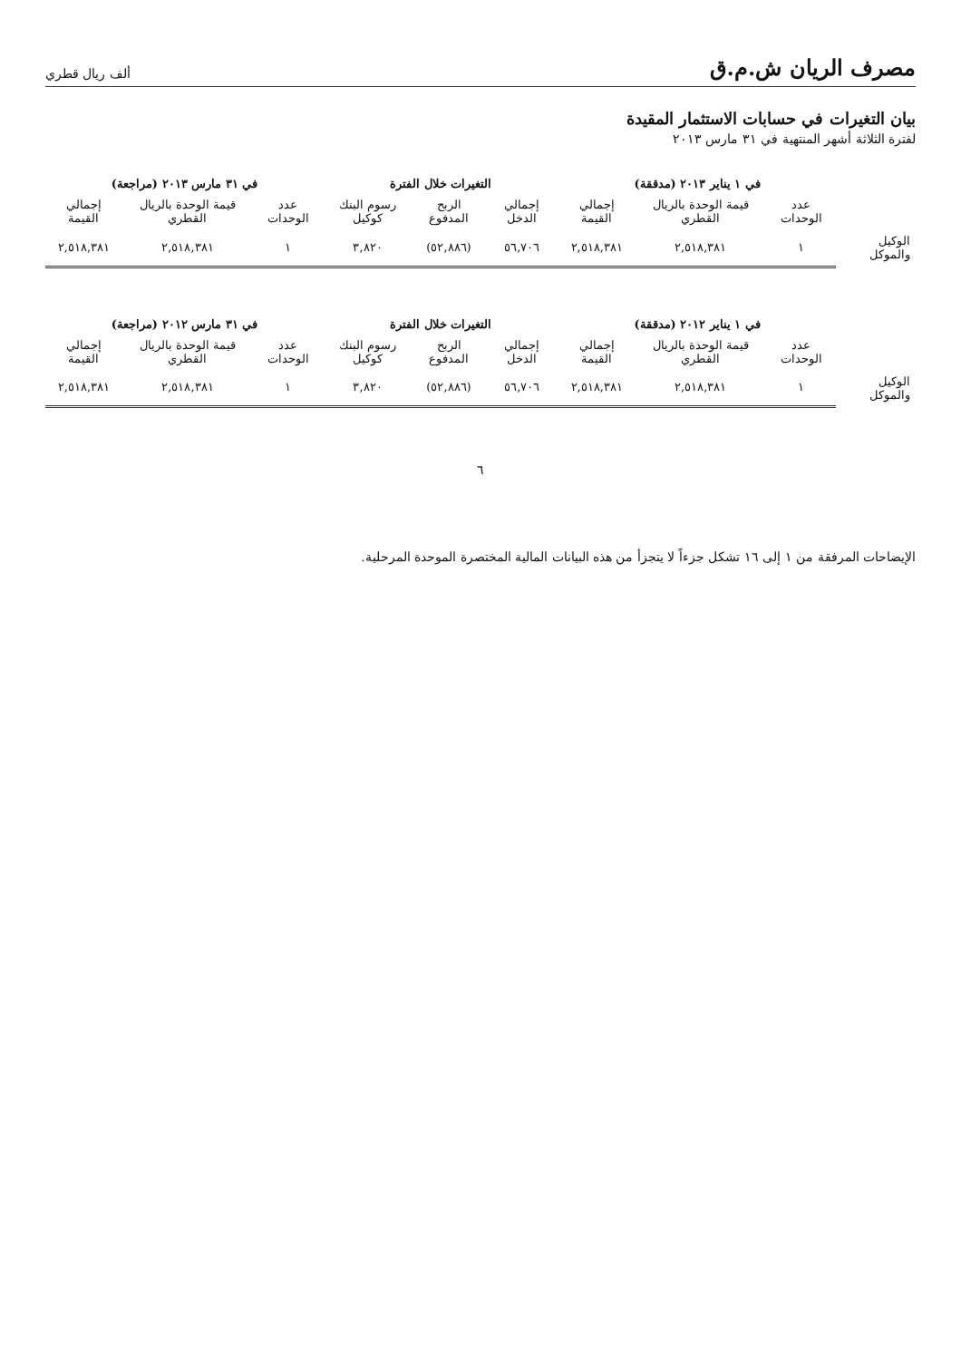مصرف الريان ش.م.ق
ألف ريال قطري
بيان التغيرات في حسابات الاستثمار المقيدة
لفترة الثلاثة أشهر المنتهية في ٣١ مارس ٢٠١٣
| | في ١ يناير ٢٠١٣ (مدققة) | | | التغيرات خلال الفترة | | | في ٣١ مارس ٢٠١٣ (مراجعة) | | |
| --- | --- | --- | --- | --- | --- | --- | --- | --- | --- |
| | عدد الوحدات | قيمة الوحدة بالريال القطري | إجمالي القيمة | إجمالي الدخل | الربح المدفوع | رسوم البنك كوكيل | عدد الوحدات | قيمة الوحدة بالريال القطري | إجمالي القيمة |
| الوكيل والموكل | ١ | ٢,٥١٨,٣٨١ | ٢,٥١٨,٣٨١ | ٥٦,٧٠٦ | (٥٢,٨٨٦) | ٣,٨٢٠ | ١ | ٢,٥١٨,٣٨١ | ٢,٥١٨,٣٨١ |
| | في ١ يناير ٢٠١٢ (مدققة) | | | التغيرات خلال الفترة | | | في ٣١ مارس ٢٠١٢ (مراجعة) | | |
| --- | --- | --- | --- | --- | --- | --- | --- | --- | --- |
| | عدد الوحدات | قيمة الوحدة بالريال القطري | إجمالي القيمة | إجمالي الدخل | الربح المدفوع | رسوم البنك كوكيل | عدد الوحدات | قيمة الوحدة بالريال القطري | إجمالي القيمة |
| الوكيل والموكل | ١ | ٢,٥١٨,٣٨١ | ٢,٥١٨,٣٨١ | ٥٦,٧٠٦ | (٥٢,٨٨٦) | ٣,٨٢٠ | ١ | ٢,٥١٨,٣٨١ | ٢,٥١٨,٣٨١ |
٦
الإيضاحات المرفقة من ١ إلى ١٦ تشكل جزءاً لا يتجزأ من هذه البيانات المالية المختصرة الموحدة المرحلية.